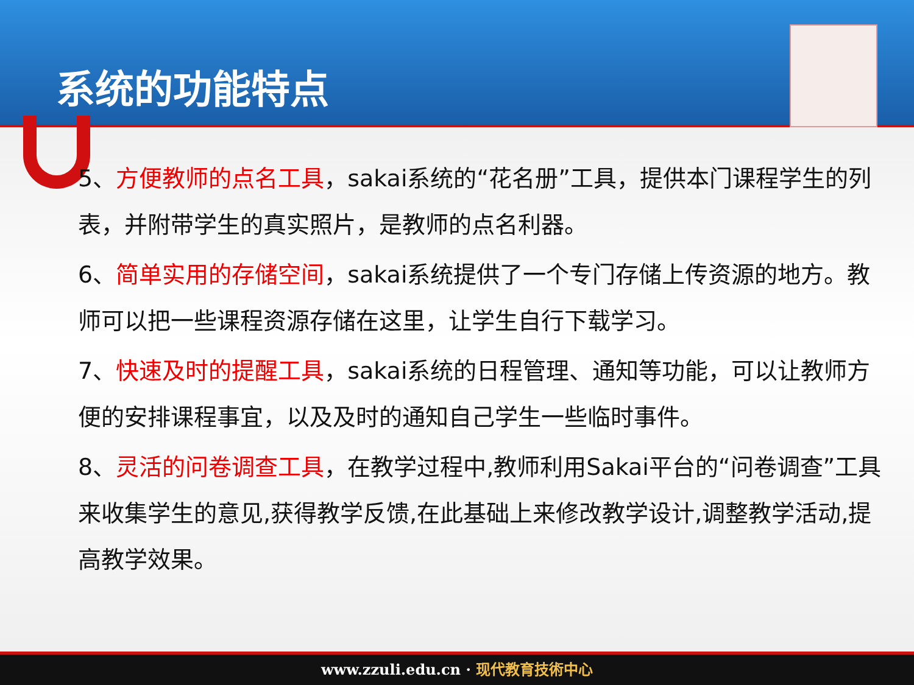系统的功能特点
5、方便教师的点名工具，sakai系统的“花名册”工具，提供本门课程学生的列表，并附带学生的真实照片，是教师的点名利器。
6、简单实用的存储空间，sakai系统提供了一个专门存储上传资源的地方。教师可以把一些课程资源存储在这里，让学生自行下载学习。
7、快速及时的提醒工具，sakai系统的日程管理、通知等功能，可以让教师方便的安排课程事宜，以及及时的通知自己学生一些临时事件。
8、灵活的问卷调查工具，在教学过程中,教师利用Sakai平台的“问卷调查”工具来收集学生的意见,获得教学反馈,在此基础上来修改教学设计,调整教学活动,提高教学效果。
www.zzuli.edu.cn · 现代教育技術中心